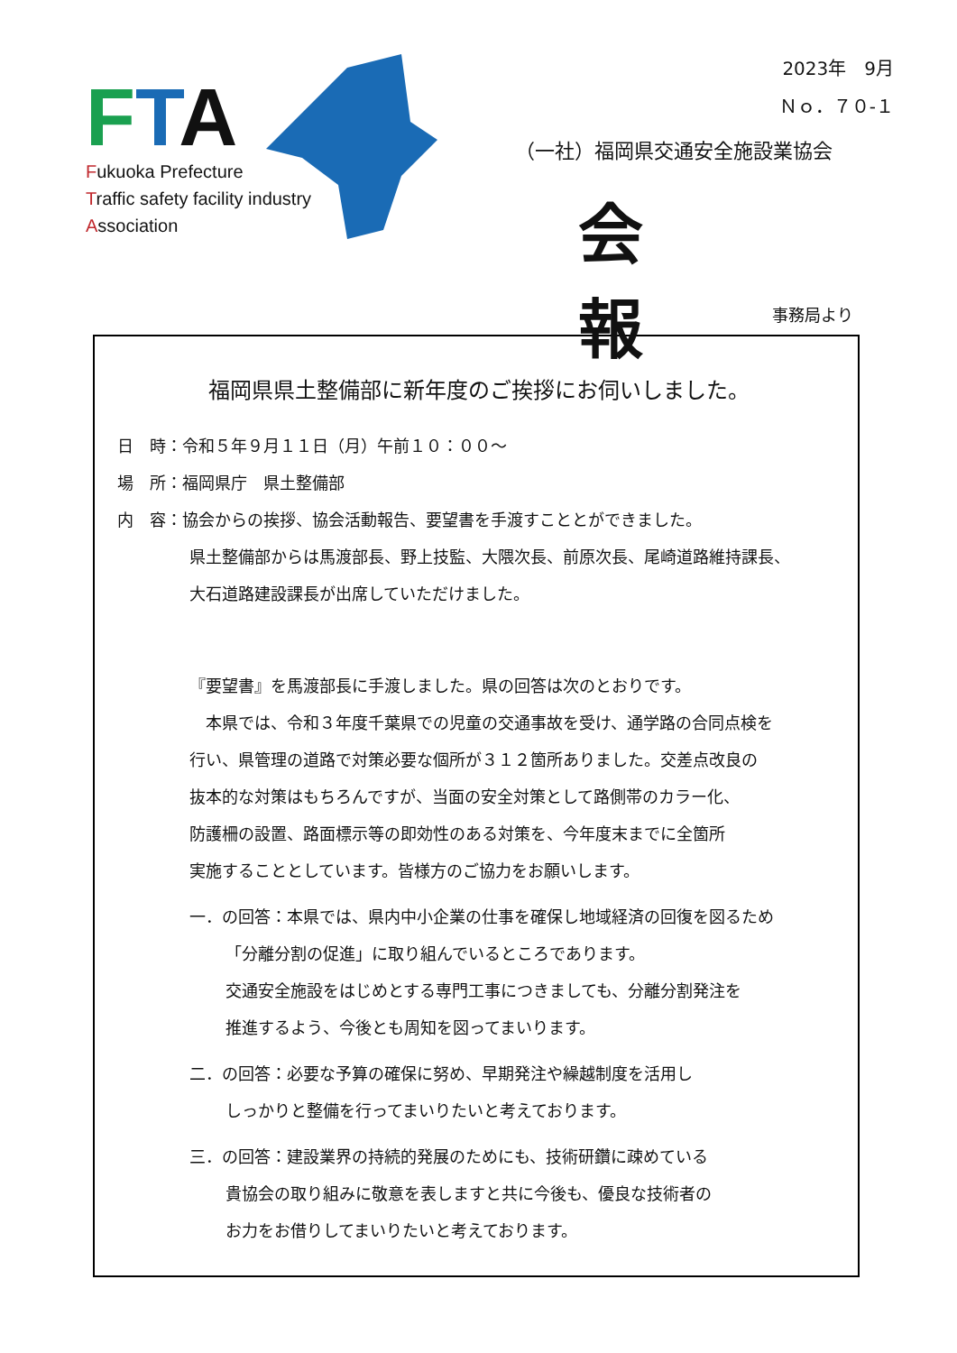FTA
Fukuoka Prefecture
Traffic safety facility industry
Association
2023年　9月
Ｎｏ．７０-１
（一社）福岡県交通安全施設業協会
会 報
事務局より
福岡県県土整備部に新年度のご挨拶にお伺いしました。
日　時：令和５年９月１１日（月）午前１０：００～
場　所：福岡県庁　県土整備部
内　容：協会からの挨拶、協会活動報告、要望書を手渡すこととができました。
県土整備部からは馬渡部長、野上技監、大隈次長、前原次長、尾崎道路維持課長、
大石道路建設課長が出席していただけました。
『要望書』を馬渡部長に手渡しました。県の回答は次のとおりです。
　本県では、令和３年度千葉県での児童の交通事故を受け、通学路の合同点検を
行い、県管理の道路で対策必要な個所が３１２箇所ありました。交差点改良の
抜本的な対策はもちろんですが、当面の安全対策として路側帯のカラー化、
防護柵の設置、路面標示等の即効性のある対策を、今年度末までに全箇所
実施することとしています。皆様方のご協力をお願いします。
一．の回答：本県では、県内中小企業の仕事を確保し地域経済の回復を図るため
「分離分割の促進」に取り組んでいるところであります。
交通安全施設をはじめとする専門工事につきましても、分離分割発注を
推進するよう、今後とも周知を図ってまいります。
二．の回答：必要な予算の確保に努め、早期発注や繰越制度を活用し
しっかりと整備を行ってまいりたいと考えております。
三．の回答：建設業界の持続的発展のためにも、技術研鑽に疎めている
貴協会の取り組みに敬意を表しますと共に今後も、優良な技術者の
お力をお借りしてまいりたいと考えております。